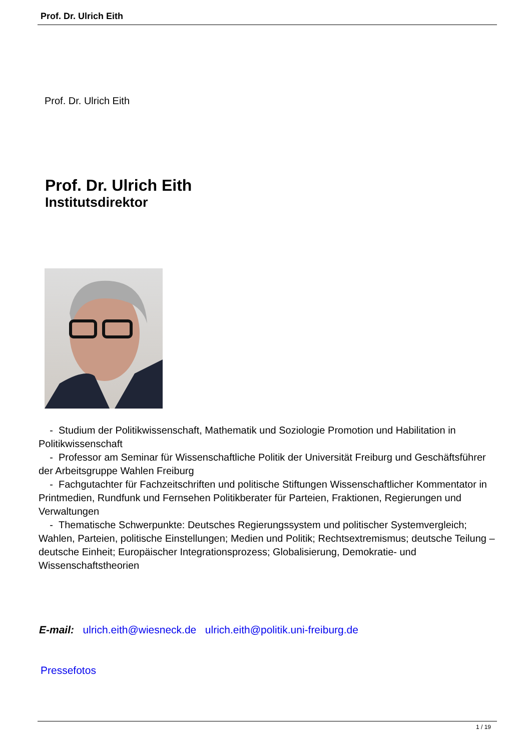Prof. Dr. Ulrich Eith
Prof. Dr. Ulrich Eith
Prof. Dr. Ulrich Eith
Institutsdirektor
- Studium der Politikwissenschaft, Mathematik und Soziologie Promotion und Habilitation in Politikwissenschaft
- Professor am Seminar für Wissenschaftliche Politik der Universität Freiburg und Geschäftsführer der Arbeitsgruppe Wahlen Freiburg
- Fachgutachter für Fachzeitschriften und politische Stiftungen Wissenschaftlicher Kommentator in Printmedien, Rundfunk und Fernsehen Politikberater für Parteien, Fraktionen, Regierungen und Verwaltungen
- Thematische Schwerpunkte: Deutsches Regierungssystem und politischer Systemvergleich; Wahlen, Parteien, politische Einstellungen; Medien und Politik; Rechtsextremismus; deutsche Teilung – deutsche Einheit; Europäischer Integrationsprozess; Globalisierung, Demokratie- und Wissenschaftstheorien
E-mail: ulrich.eith@wiesneck.de ulrich.eith@politik.uni-freiburg.de
Pressefotos
1 / 19